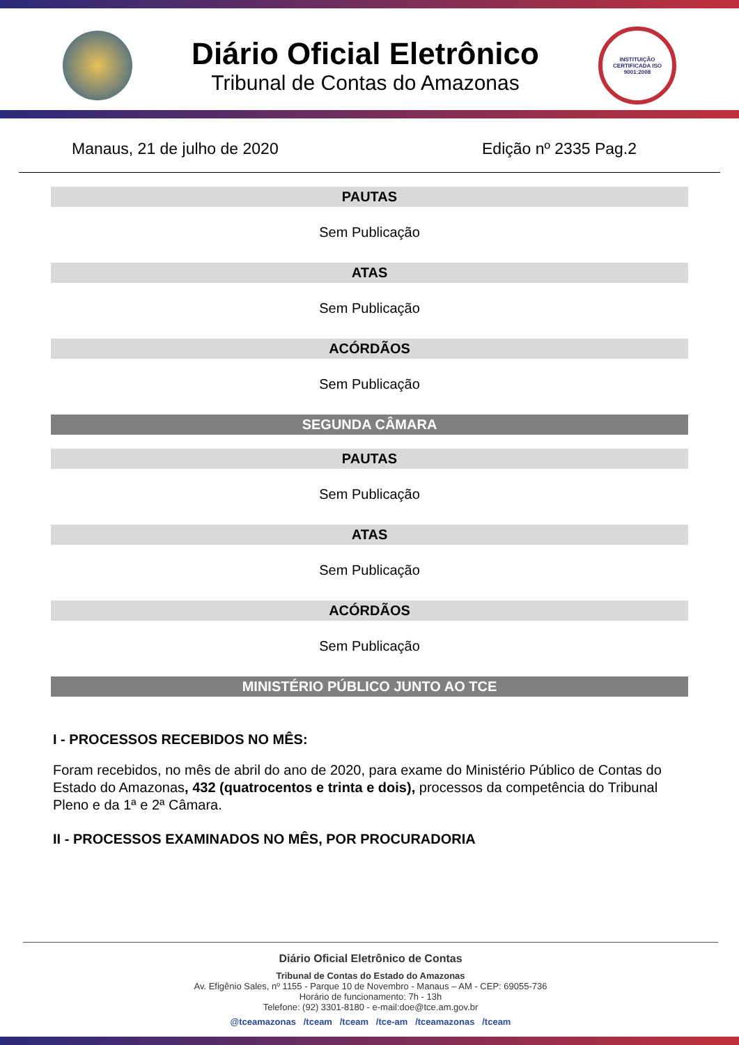Diário Oficial Eletrônico
Tribunal de Contas do Amazonas
INSTITUIÇÃO CERTIFICADA ISO 9001:2008
Manaus, 21 de julho de 2020 Edição nº 2335 Pag.2
PAUTAS
Sem Publicação
ATAS
Sem Publicação
ACÓRDÃOS
Sem Publicação
SEGUNDA CÂMARA
PAUTAS
Sem Publicação
ATAS
Sem Publicação
ACÓRDÃOS
Sem Publicação
MINISTÉRIO PÚBLICO JUNTO AO TCE
I - PROCESSOS RECEBIDOS NO MÊS:
Foram recebidos, no mês de abril do ano de 2020, para exame do Ministério Público de Contas do Estado do Amazonas, 432 (quatrocentos e trinta e dois), processos da competência do Tribunal Pleno e da 1ª e 2ª Câmara.
II - PROCESSOS EXAMINADOS NO MÊS, POR PROCURADORIA
Diário Oficial Eletrônico de Contas
Tribunal de Contas do Estado do Amazonas
Av. Efigênio Sales, nº 1155 - Parque 10 de Novembro - Manaus – AM - CEP: 69055-736
Horário de funcionamento: 7h - 13h
Telefone: (92) 3301-8180 - e-mail:doe@tce.am.gov.br
@tceamazonas /tceam /tceam /tce-am /tceamazonas /tceam